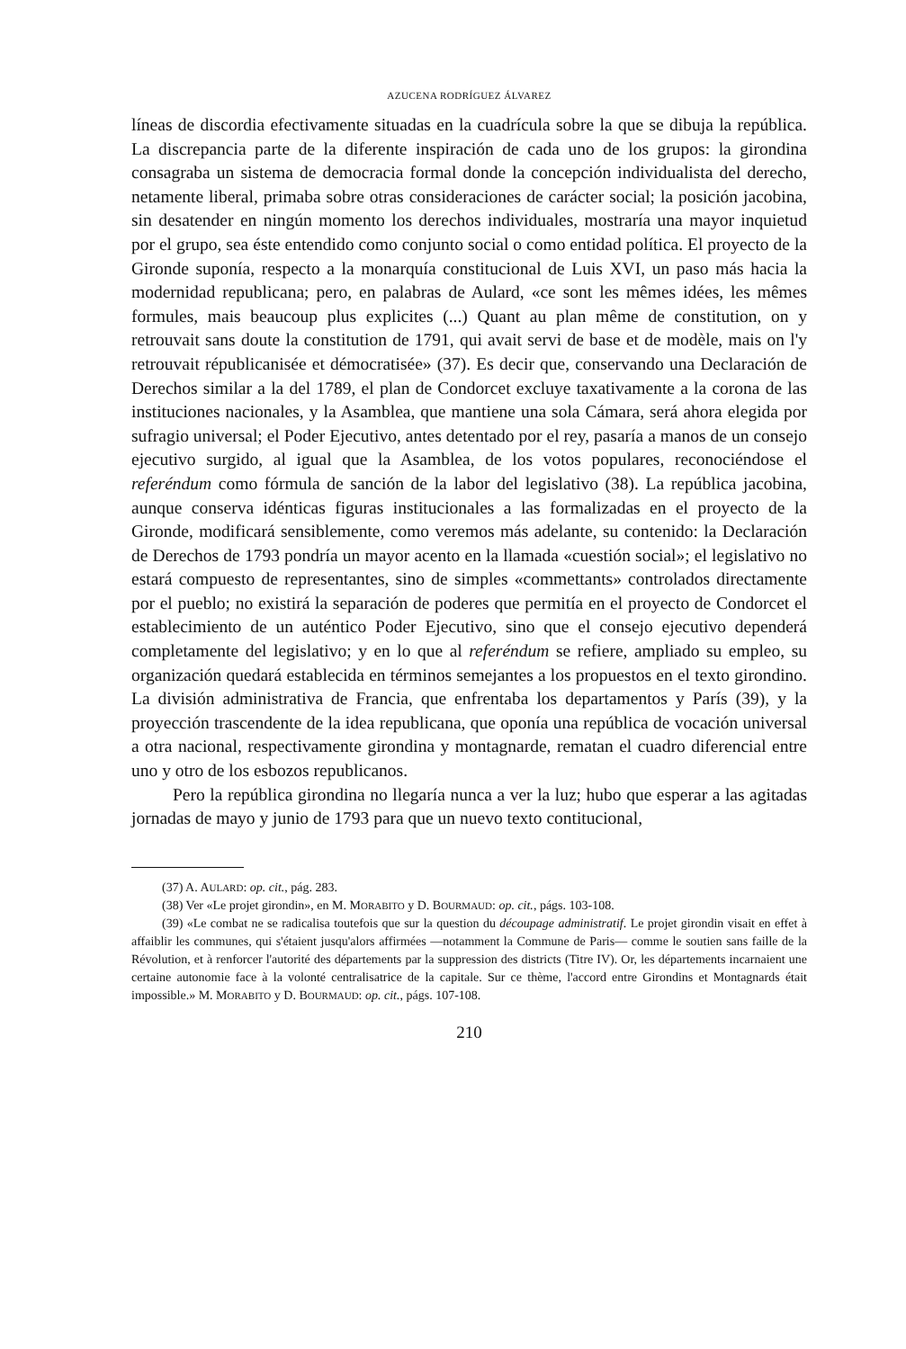AZUCENA RODRÍGUEZ ÁLVAREZ
líneas de discordia efectivamente situadas en la cuadrícula sobre la que se dibuja la república. La discrepancia parte de la diferente inspiración de cada uno de los grupos: la girondina consagraba un sistema de democracia formal donde la concepción individualista del derecho, netamente liberal, primaba sobre otras consideraciones de carácter social; la posición jacobina, sin desatender en ningún momento los derechos individuales, mostraría una mayor inquietud por el grupo, sea éste entendido como conjunto social o como entidad política. El proyecto de la Gironde suponía, respecto a la monarquía constitucional de Luis XVI, un paso más hacia la modernidad republicana; pero, en palabras de Aulard, «ce sont les mêmes idées, les mêmes formules, mais beaucoup plus explicites (...) Quant au plan même de constitution, on y retrouvait sans doute la constitution de 1791, qui avait servi de base et de modèle, mais on l'y retrouvait républicanisée et démocratisée» (37). Es decir que, conservando una Declaración de Derechos similar a la del 1789, el plan de Condorcet excluye taxativamente a la corona de las instituciones nacionales, y la Asamblea, que mantiene una sola Cámara, será ahora elegida por sufragio universal; el Poder Ejecutivo, antes detentado por el rey, pasaría a manos de un consejo ejecutivo surgido, al igual que la Asamblea, de los votos populares, reconociéndose el referéndum como fórmula de sanción de la labor del legislativo (38). La república jacobina, aunque conserva idénticas figuras institucionales a las formalizadas en el proyecto de la Gironde, modificará sensiblemente, como veremos más adelante, su contenido: la Declaración de Derechos de 1793 pondría un mayor acento en la llamada «cuestión social»; el legislativo no estará compuesto de representantes, sino de simples «commettants» controlados directamente por el pueblo; no existirá la separación de poderes que permitía en el proyecto de Condorcet el establecimiento de un auténtico Poder Ejecutivo, sino que el consejo ejecutivo dependerá completamente del legislativo; y en lo que al referéndum se refiere, ampliado su empleo, su organización quedará establecida en términos semejantes a los propuestos en el texto girondino. La división administrativa de Francia, que enfrentaba los departamentos y París (39), y la proyección trascendente de la idea republicana, que oponía una república de vocación universal a otra nacional, respectivamente girondina y montagnarde, rematan el cuadro diferencial entre uno y otro de los esbozos republicanos.
Pero la república girondina no llegaría nunca a ver la luz; hubo que esperar a las agitadas jornadas de mayo y junio de 1793 para que un nuevo texto contitucional,
(37) A. AULARD: op. cit., pág. 283.
(38) Ver «Le projet girondin», en M. MORABITO y D. BOURMAUD: op. cit., págs. 103-108.
(39) «Le combat ne se radicalisa toutefois que sur la question du découpage administratif. Le projet girondin visait en effet à affaiblir les communes, qui s'étaient jusqu'alors affirmées —notamment la Commune de Paris— comme le soutien sans faille de la Révolution, et à renforcer l'autorité des départements par la suppression des districts (Titre IV). Or, les départements incarnaient une certaine autonomie face à la volonté centralisatrice de la capitale. Sur ce thème, l'accord entre Girondins et Montagnards était impossible.» M. MORABITO y D. BOURMAUD: op. cit., págs. 107-108.
210